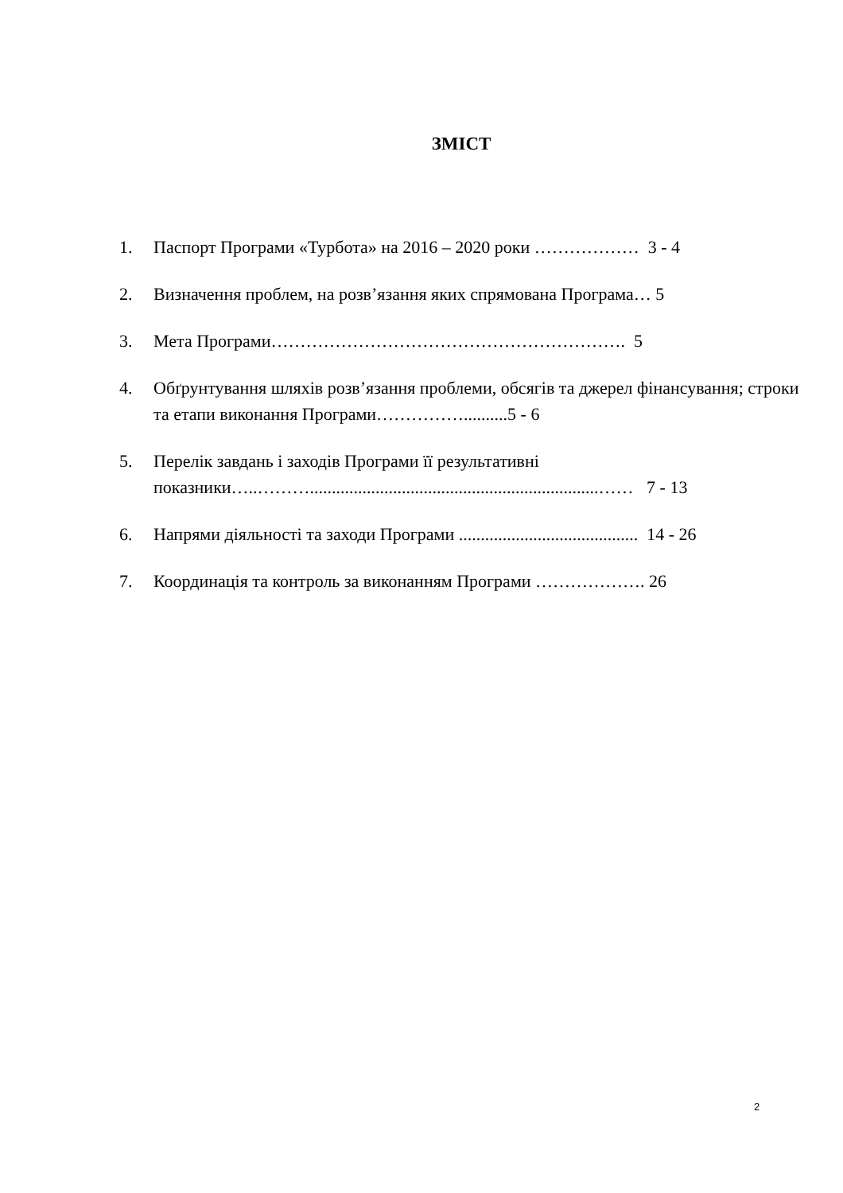ЗМІСТ
1. Паспорт Програми «Турбота» на 2016 – 2020 роки ……………… 3 - 4
2. Визначення проблем, на розв’язання яких спрямована Програма… 5
3. Мета Програми……………………………………………………. 5
4. Обґрунтування шляхів розв’язання проблеми, обсягів та джерел фінансування; строки та етапи виконання Програми……………..........5 - 6
5. Перелік завдань і заходів Програми її результативні показники…..………..................................................................…… 7 - 13
6. Напрями діяльності та заходи Програми ......................................... 14 - 26
7. Координація та контроль за виконанням Програми ………………. 26
2